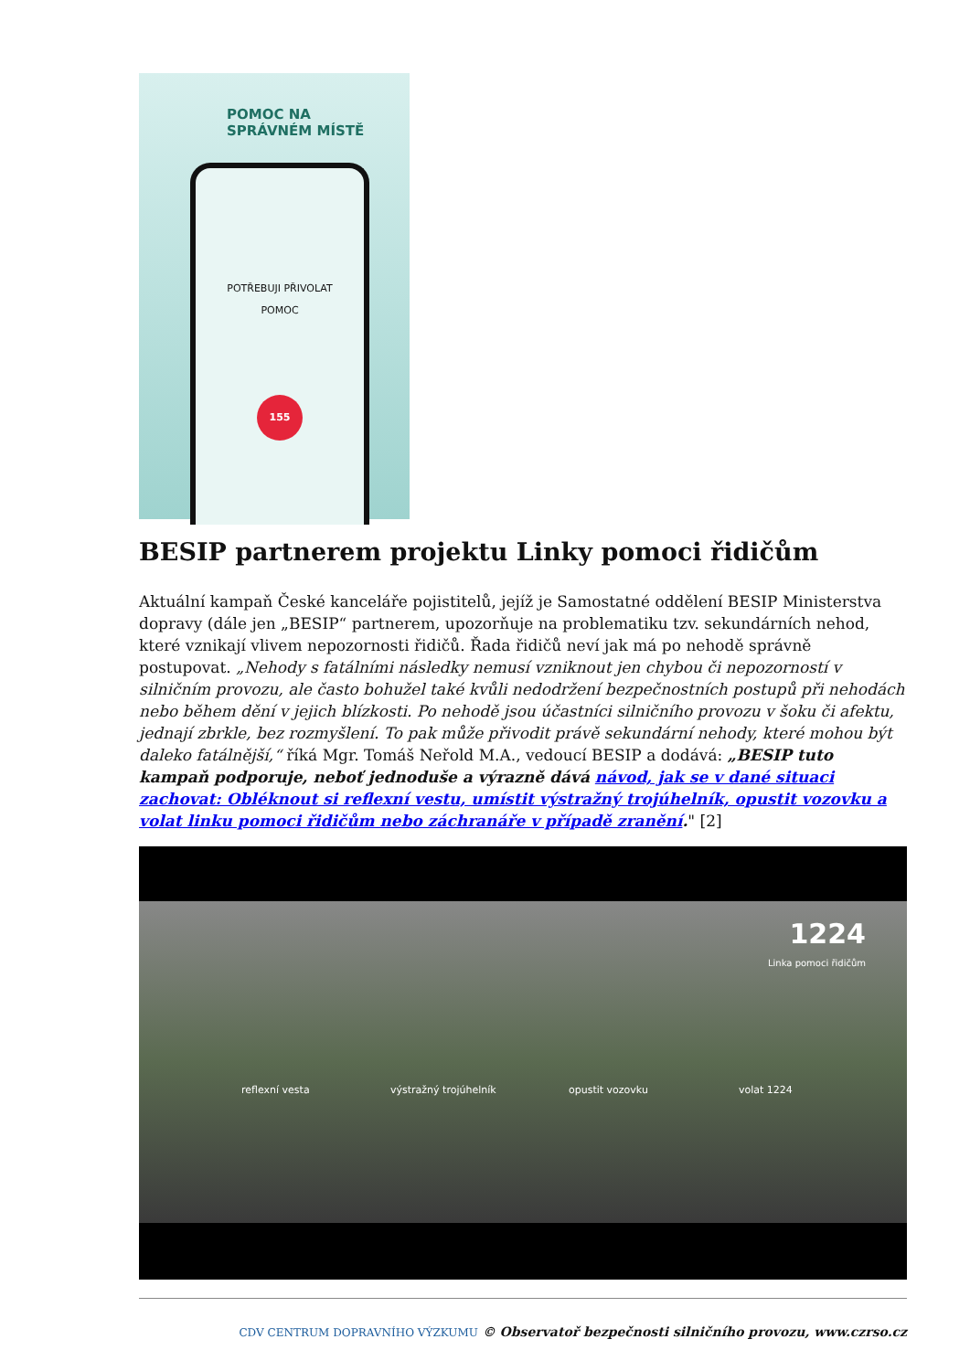POMOC NA
SPRÁVNÉM MÍSTĚ
POTŘEBUJI PŘIVOLAT
POMOC
155
BESIP partnerem projektu Linky pomoci řidičům
Aktuální kampaň České kanceláře pojistitelů, jejíž je Samostatné oddělení BESIP Ministerstva dopravy (dále jen „BESIP“ partnerem, upozorňuje na problematiku tzv. sekundárních nehod, které vznikají vlivem nepozornosti řidičů. Řada řidičů neví jak má po nehodě správně postupovat. „Nehody s fatálními následky nemusí vzniknout jen chybou či nepozorností v silničním provozu, ale často bohužel také kvůli nedodržení bezpečnostních postupů při nehodách nebo během dění v jejich blízkosti. Po nehodě jsou účastníci silničního provozu v šoku či afektu, jednají zbrkle, bez rozmyšlení. To pak může přivodit právě sekundární nehody, které mohou být daleko fatálnější,“ říká Mgr. Tomáš Neřold M.A., vedoucí BESIP a dodává: „BESIP tuto kampaň podporuje, neboť jednoduše a výrazně dává návod, jak se v dané situaci zachovat: Obléknout si reflexní vestu, umístit výstražný trojúhelník, opustit vozovku a volat linku pomoci řidičům nebo záchranáře v případě zranění." [2]
1224
Linka pomoci řidičům
reflexní vesta výstražný trojúhelník opustit vozovku volat 1224
CDV CENTRUM DOPRAVNÍHO VÝZKUMU © Observatoř bezpečnosti silničního provozu, www.czrso.cz